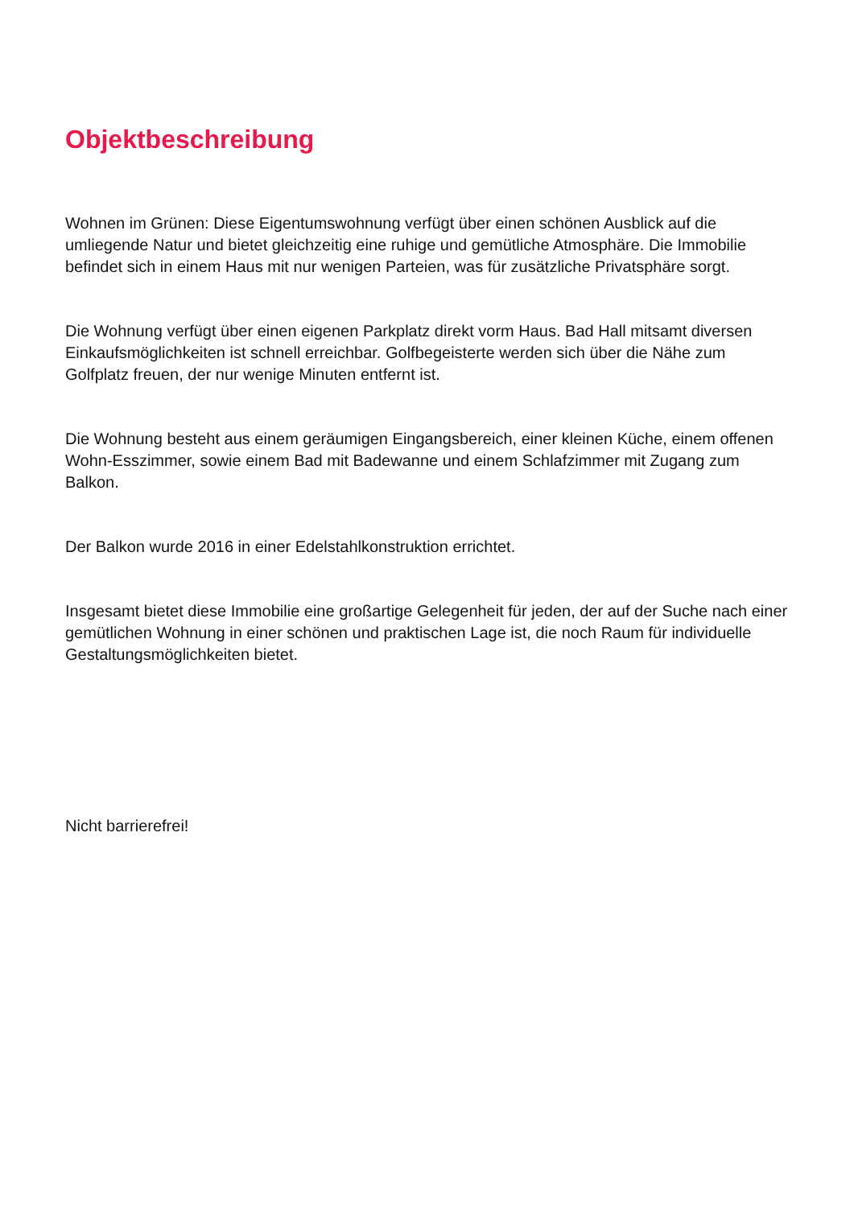Objektbeschreibung
Wohnen im Grünen: Diese Eigentumswohnung verfügt über einen schönen Ausblick auf die umliegende Natur und bietet gleichzeitig eine ruhige und gemütliche Atmosphäre. Die Immobilie befindet sich in einem Haus mit nur wenigen Parteien, was für zusätzliche Privatsphäre sorgt.
Die Wohnung verfügt über einen eigenen Parkplatz direkt vorm Haus. Bad Hall mitsamt diversen Einkaufsmöglichkeiten ist schnell erreichbar. Golfbegeisterte werden sich über die Nähe zum Golfplatz freuen, der nur wenige Minuten entfernt ist.
Die Wohnung besteht aus einem geräumigen Eingangsbereich, einer kleinen Küche, einem offenen Wohn-Esszimmer, sowie einem Bad mit Badewanne und einem Schlafzimmer mit Zugang zum Balkon.
Der Balkon wurde 2016 in einer Edelstahlkonstruktion errichtet.
Insgesamt bietet diese Immobilie eine großartige Gelegenheit für jeden, der auf der Suche nach einer gemütlichen Wohnung in einer schönen und praktischen Lage ist, die noch Raum für individuelle Gestaltungsmöglichkeiten bietet.
Nicht barrierefrei!